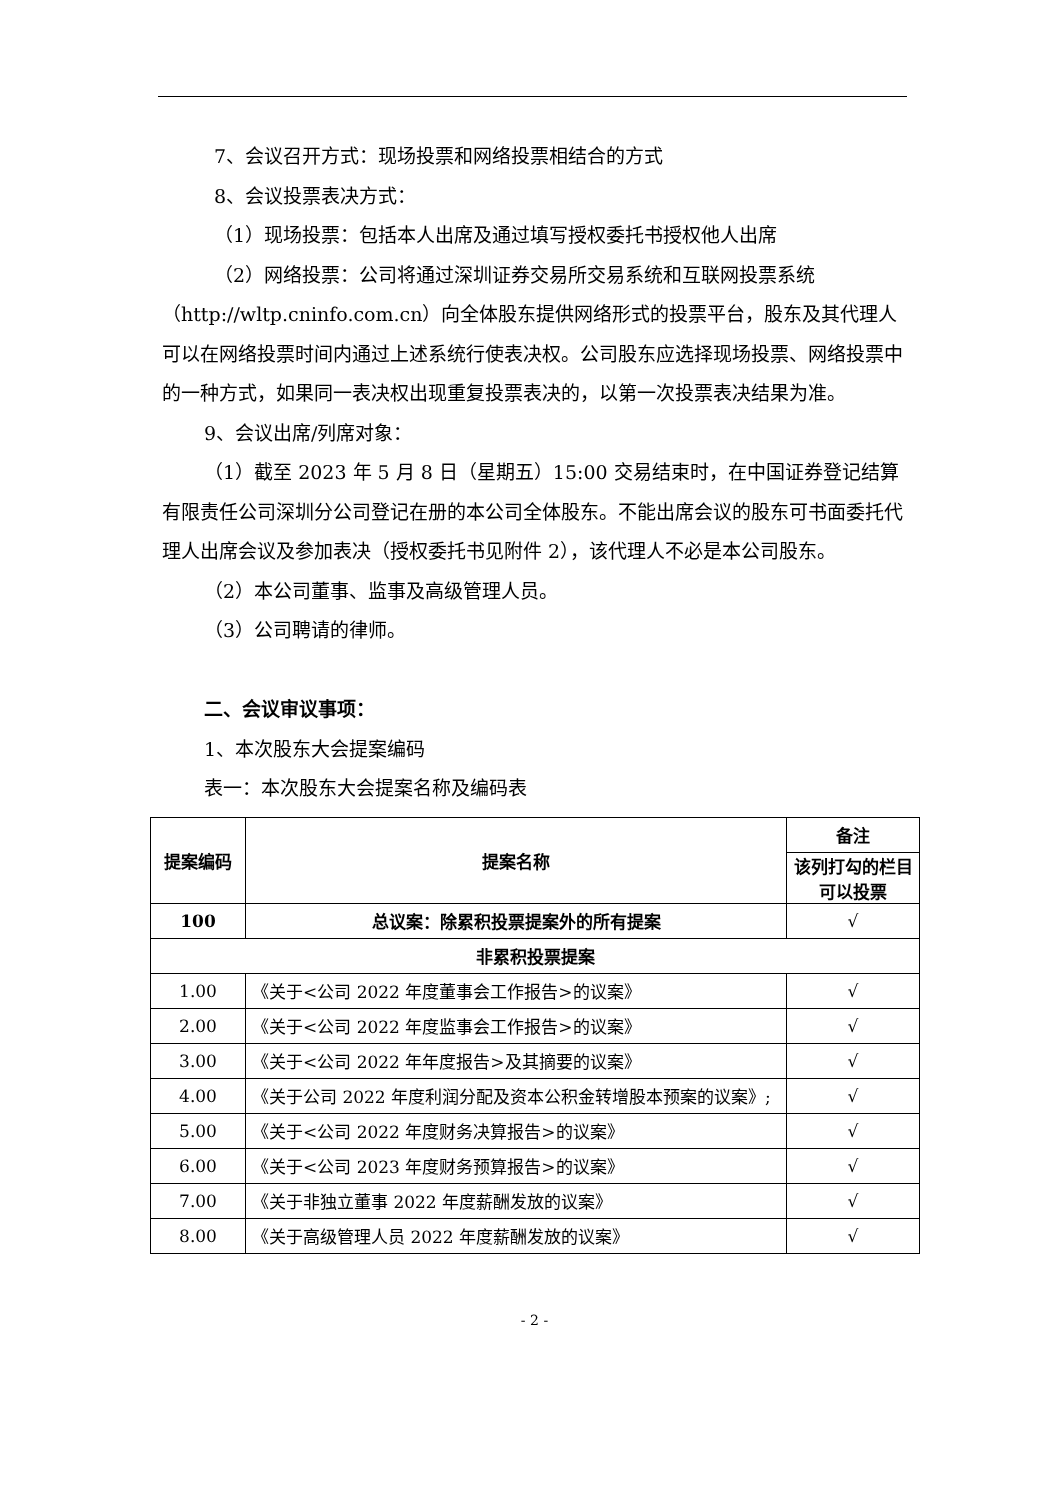7、会议召开方式：现场投票和网络投票相结合的方式
8、会议投票表决方式：
（1）现场投票：包括本人出席及通过填写授权委托书授权他人出席
（2）网络投票：公司将通过深圳证券交易所交易系统和互联网投票系统（http://wltp.cninfo.com.cn）向全体股东提供网络形式的投票平台，股东及其代理人可以在网络投票时间内通过上述系统行使表决权。公司股东应选择现场投票、网络投票中的一种方式，如果同一表决权出现重复投票表决的，以第一次投票表决结果为准。
9、会议出席/列席对象：
（1）截至 2023 年 5 月 8 日（星期五）15:00 交易结束时，在中国证券登记结算有限责任公司深圳分公司登记在册的本公司全体股东。不能出席会议的股东可书面委托代理人出席会议及参加表决（授权委托书见附件 2），该代理人不必是本公司股东。
（2）本公司董事、监事及高级管理人员。
（3）公司聘请的律师。
二、会议审议事项：
1、本次股东大会提案编码
表一：本次股东大会提案名称及编码表
| 提案编码 | 提案名称 | 备注 |
| --- | --- | --- |
| | | 该列打勾的栏目可以投票 |
| 100 | 总议案：除累积投票提案外的所有提案 | √ |
| 非累积投票提案 | | |
| 1.00 | 《关于<公司 2022 年度董事会工作报告>的议案》 | √ |
| 2.00 | 《关于<公司 2022 年度监事会工作报告>的议案》 | √ |
| 3.00 | 《关于<公司 2022 年年度报告>及其摘要的议案》 | √ |
| 4.00 | 《关于公司 2022 年度利润分配及资本公积金转增股本预案的议案》; | √ |
| 5.00 | 《关于<公司 2022 年度财务决算报告>的议案》 | √ |
| 6.00 | 《关于<公司 2023 年度财务预算报告>的议案》 | √ |
| 7.00 | 《关于非独立董事 2022 年度薪酬发放的议案》 | √ |
| 8.00 | 《关于高级管理人员 2022 年度薪酬发放的议案》 | √ |
- 2 -